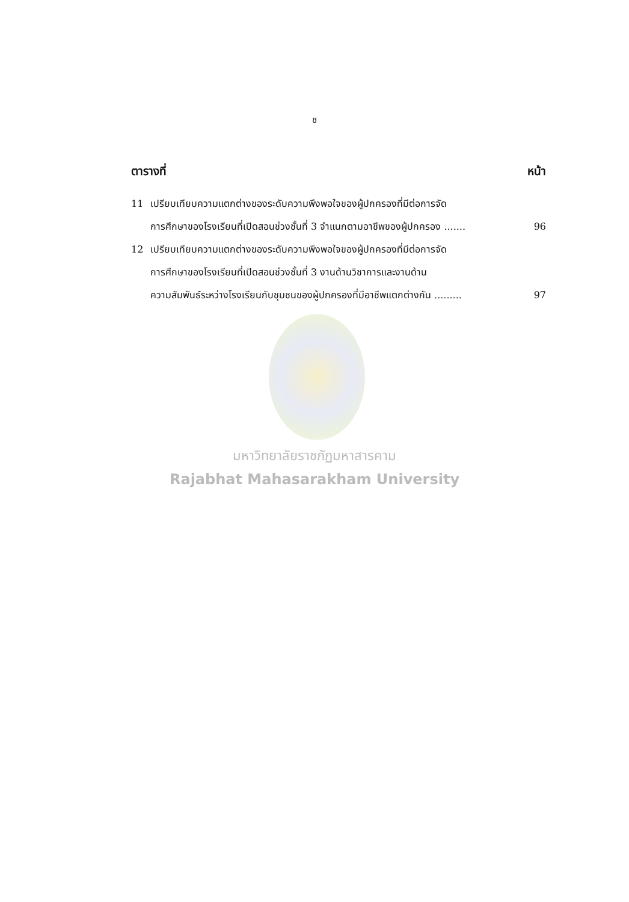ช
ตารางที่ หน้า
11 เปรียบเทียบความแตกต่างของระดับความพึงพอใจของผู้ปกครองที่มีต่อการจัด
การศึกษาของโรงเรียนที่เปิดสอนช่วงชั้นที่ 3 จำแนกตามอาชีพของผู้ปกครอง .......
96
12 เปรียบเทียบความแตกต่างของระดับความพึงพอใจของผู้ปกครองที่มีต่อการจัด
การศึกษาของโรงเรียนที่เปิดสอนช่วงชั้นที่ 3 งานด้านวิชาการและงานด้าน
ความสัมพันธ์ระหว่างโรงเรียนกับชุมชนของผู้ปกครองที่มีอาชีพแตกต่างกัน .........
97
มหาวิทยาลัยราชภัฏมหาสารคาม
Rajabhat Mahasarakham University